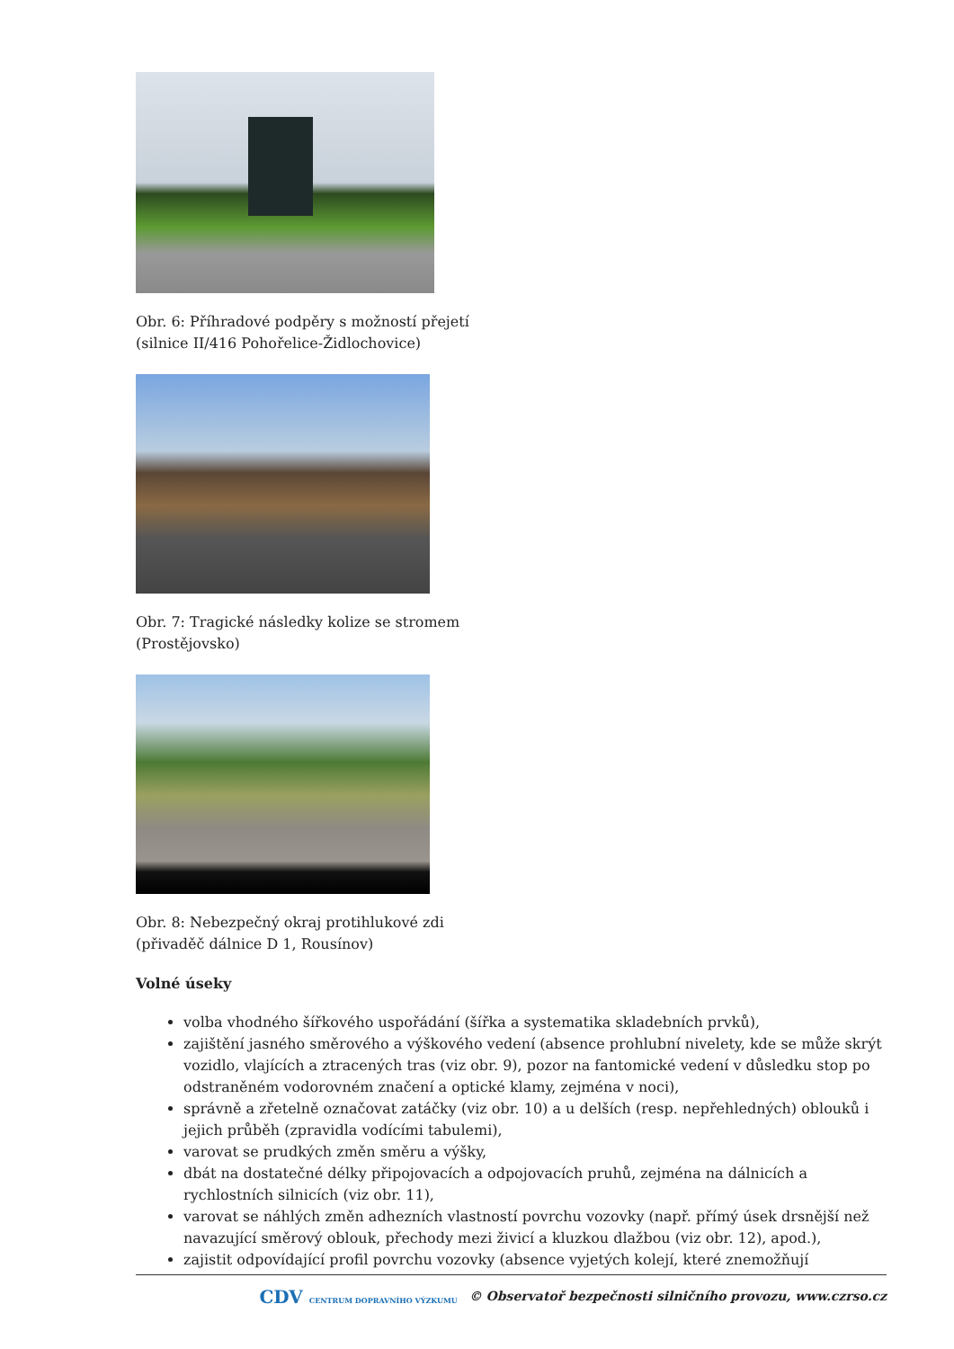Obr. 6: Příhradové podpěry s možností přejetí
(silnice II/416 Pohořelice-Židlochovice)
Obr. 7: Tragické následky kolize se stromem
(Prostějovsko)
Obr. 8: Nebezpečný okraj protihlukové zdi
(přivaděč dálnice D 1, Rousínov)
Volné úseky
volba vhodného šířkového uspořádání (šířka a systematika skladebních prvků),
zajištění jasného směrového a výškového vedení (absence prohlubní nivelety, kde se může skrýt vozidlo, vlajících a ztracených tras (viz obr. 9), pozor na fantomické vedení v důsledku stop po odstraněném vodorovném značení a optické klamy, zejména v noci),
správně a zřetelně označovat zatáčky (viz obr. 10) a u delších (resp. nepřehledných) oblouků i jejich průběh (zpravidla vodícími tabulemi),
varovat se prudkých změn směru a výšky,
dbát na dostatečné délky připojovacích a odpojovacích pruhů, zejména na dálnicích a rychlostních silnicích (viz obr. 11),
varovat se náhlých změn adhezních vlastností povrchu vozovky (např. přímý úsek drsnější než navazující směrový oblouk, přechody mezi živicí a kluzkou dlažbou (viz obr. 12), apod.),
zajistit odpovídající profil povrchu vozovky (absence vyjetých kolejí, které znemožňují
CDV CENTRUM DOPRAVNÍHO VÝZKUMU © Observatoř bezpečnosti silničního provozu, www.czrso.cz